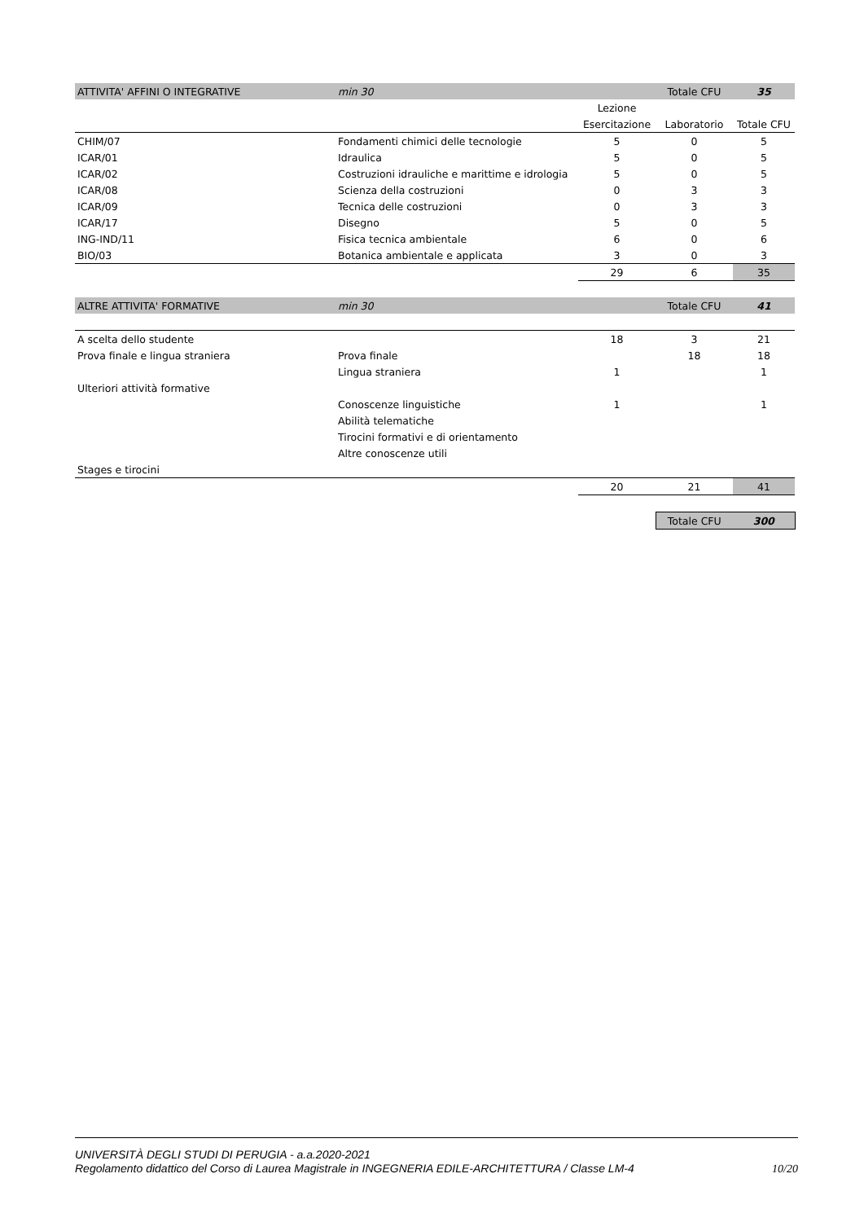| ATTIVITA' AFFINI O INTEGRATIVE | min 30 | | Totale CFU | 35 |
| | | Lezione | | |
| | | Esercitazione | Laboratorio | Totale CFU |
| CHIM/07 | Fondamenti chimici delle tecnologie | 5 | 0 | 5 |
| ICAR/01 | Idraulica | 5 | 0 | 5 |
| ICAR/02 | Costruzioni idrauliche e marittime e idrologia | 5 | 0 | 5 |
| ICAR/08 | Scienza della costruzioni | 0 | 3 | 3 |
| ICAR/09 | Tecnica delle costruzioni | 0 | 3 | 3 |
| ICAR/17 | Disegno | 5 | 0 | 5 |
| ING-IND/11 | Fisica tecnica ambientale | 6 | 0 | 6 |
| BIO/03 | Botanica ambientale e applicata | 3 | 0 | 3 |
| | | 29 | 6 | 35 |
| ALTRE ATTIVITA' FORMATIVE | min 30 | | Totale CFU | 41 |
| A scelta dello studente | | 18 | 3 | 21 |
| Prova finale e lingua straniera | Prova finale | | 18 | 18 |
| | Lingua straniera | 1 | | 1 |
| Ulteriori attività formative | | | | |
| | Conoscenze linguistiche | 1 | | 1 |
| | Abilità telematiche | | | |
| | Tirocini formativi e di orientamento | | | |
| | Altre conoscenze utili | | | |
| Stages e tirocini | | | | |
| | | 20 | 21 | 41 |
| | | | Totale CFU | 300 |
UNIVERSITÀ DEGLI STUDI DI PERUGIA - a.a.2020-2021
Regolamento didattico del Corso di Laurea Magistrale in INGEGNERIA EDILE-ARCHITETTURA / Classe LM-4 10/20